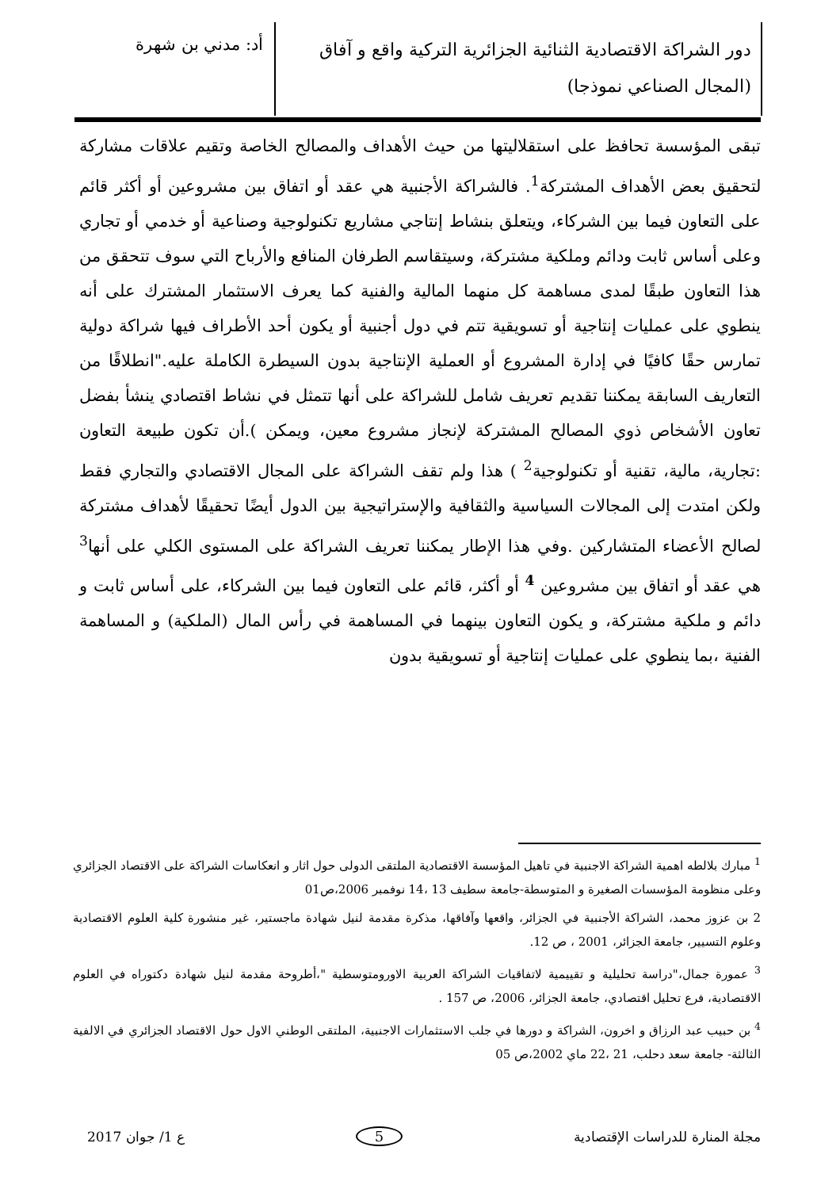دور الشراكة الاقتصادية الثنائية الجزائرية التركية واقع و آفاق (المجال الصناعي نموذجا)
أد: مدني بن شهرة
تبقى المؤسسة تحافظ على استقلاليتها من حيث الأهداف والمصالح الخاصة وتقيم علاقات مشاركة لتحقيق بعض الأهداف المشتركة<sup>1</sup>. فالشراكة الأجنبية هي عقد أو اتفاق بين مشروعين أو أكثر قائم على التعاون فيما بين الشركاء، ويتعلق بنشاط إنتاجي مشاريع تكنولوجية وصناعية أو خدمي أو تجاري وعلى أساس ثابت ودائم وملكية مشتركة، وسيتقاسم الطرفان المنافع والأرباح التي سوف تتحقق من هذا التعاون طبقًا لمدى مساهمة كل منهما المالية والفنية كما يعرف الاستثمار المشترك على أنه ينطوي على عمليات إنتاجية أو تسويقية تتم في دول أجنبية أو يكون أحد الأطراف فيها شراكة دولية تمارس حقًا كافيًا في إدارة المشروع أو العملية الإنتاجية بدون السيطرة الكاملة عليه."انطلاقًا من التعاريف السابقة يمكننا تقديم تعريف شامل للشراكة على أنها تتمثل في نشاط اقتصادي ينشأ بفضل تعاون الأشخاص ذوي المصالح المشتركة لإنجاز مشروع معين، ويمكن ).أن تكون طبيعة التعاون :تجارية، مالية، تقنية أو تكنولوجية<sup>2</sup> ) هذا ولم تقف الشراكة على المجال الاقتصادي والتجاري فقط ولكن امتدت إلى المجالات السياسية والثقافية والإستراتيجية بين الدول أيضًا تحقيقًا لأهداف مشتركة لصالح الأعضاء المتشاركين .وفي هذا الإطار يمكننا تعريف الشراكة على المستوى الكلي على أنها<sup>3</sup> هي عقد أو اتفاق بين مشروعين <sup>4</sup> أو أكثر، قائم على التعاون فيما بين الشركاء، على أساس ثابت و دائم و ملكية مشتركة، و يكون التعاون بينهما في المساهمة في رأس المال (الملكية) و المساهمة الفنية ،بما ينطوي على عمليات إنتاجية أو تسويقية بدون
<sup>1</sup> مبارك بلالطه اهمية الشراكة الاجنبية في تاهيل المؤسسة الاقتصادية الملتقى الدولى حول اثار و انعكاسات الشراكة على الاقتصاد الجزائري وعلى منظومة المؤسسات الصغيرة و المتوسطة-جامعة سطيف 13 ،14 نوفمبر 2006،ص01
2 بن عزوز محمد، الشراكة الأجنبية في الجزائر، واقعها وآفاقها، مذكرة مقدمة لنيل شهادة ماجستير، غير منشورة كلية العلوم الاقتصادية وعلوم التسيير، جامعة الجزائر، 2001 ، ص 12.
<sup>3</sup> عمورة جمال،"دراسة تحليلية و تقييمية لاتفاقيات الشراكة العربية الاورومتوسطية "،أطروحة مقدمة لنيل شهادة دكتوراه في العلوم الاقتصادية، فرع تحليل اقتصادي، جامعة الجزائر، 2006، ص 157 .
<sup>4</sup> بن حبيب عبد الرزاق و اخرون، الشراكة و دورها في جلب الاستثمارات الاجنبية، الملتقى الوطني الاول حول الاقتصاد الجزائري في الالفية الثالثة- جامعة سعد دحلب، 21 ،22 ماي 2002،ص 05
مجلة المنارة للدراسات الإقتصادية 5 ع 1/ جوان 2017